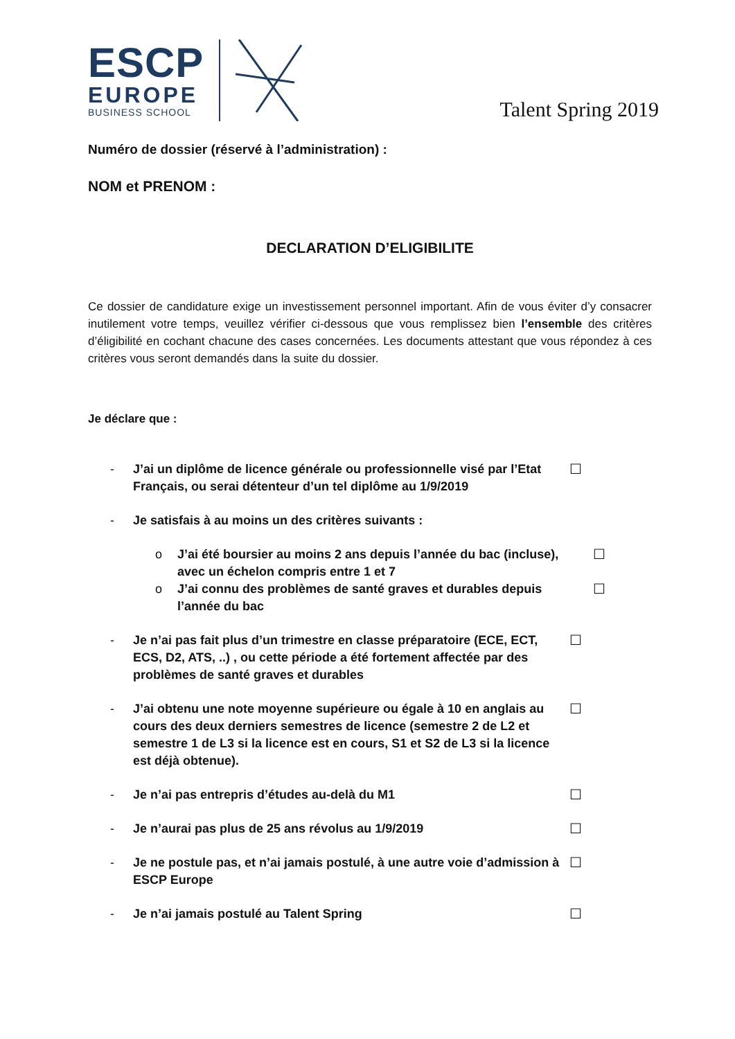ESCP
EUROPE
BUSINESS SCHOOL
Talent Spring 2019
Numéro de dossier (réservé à l’administration) :
NOM et PRENOM :
DECLARATION D’ELIGIBILITE
Ce dossier de candidature exige un investissement personnel important. Afin de vous éviter d’y consacrer inutilement votre temps, veuillez vérifier ci-dessous que vous remplissez bien l’ensemble des critères d’éligibilité en cochant chacune des cases concernées. Les documents attestant que vous répondez à ces critères vous seront demandés dans la suite du dossier.
Je déclare que :
- J’ai un diplôme de licence générale ou professionnelle visé par l’Etat Français, ou serai détenteur d’un tel diplôme au 1/9/2019 ☐
- Je satisfais à au moins un des critères suivants :
o J’ai été boursier au moins 2 ans depuis l’année du bac (incluse), avec un échelon compris entre 1 et 7 ☐
o J’ai connu des problèmes de santé graves et durables depuis l’année du bac ☐
- Je n’ai pas fait plus d’un trimestre en classe préparatoire (ECE, ECT, ECS, D2, ATS, ..) , ou cette période a été fortement affectée par des problèmes de santé graves et durables ☐
- J’ai obtenu une note moyenne supérieure ou égale à 10 en anglais au cours des deux derniers semestres de licence (semestre 2 de L2 et semestre 1 de L3 si la licence est en cours, S1 et S2 de L3 si la licence est déjà obtenue). ☐
- Je n’ai pas entrepris d’études au-delà du M1 ☐
- Je n’aurai pas plus de 25 ans révolus au 1/9/2019 ☐
- Je ne postule pas, et n’ai jamais postulé, à une autre voie d’admission à ESCP Europe ☐
- Je n’ai jamais postulé au Talent Spring ☐